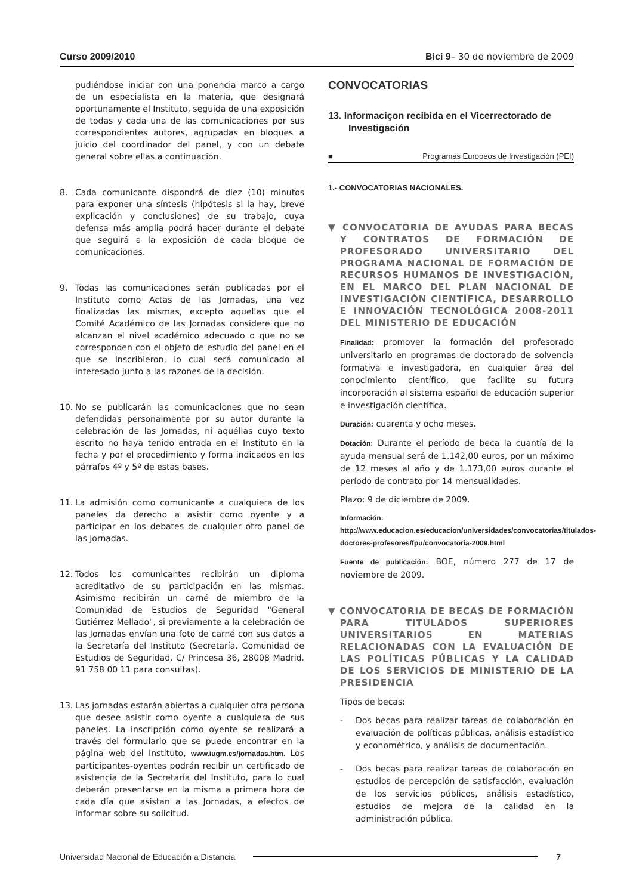Curso 2009/2010 Bici 9– 30 de noviembre de 2009
pudiéndose iniciar con una ponencia marco a cargo de un especialista en la materia, que designará oportunamente el Instituto, seguida de una exposición de todas y cada una de las comunicaciones por sus correspondientes autores, agrupadas en bloques a juicio del coordinador del panel, y con un debate general sobre ellas a continuación.
8. Cada comunicante dispondrá de diez (10) minutos para exponer una síntesis (hipótesis si la hay, breve explicación y conclusiones) de su trabajo, cuya defensa más amplia podrá hacer durante el debate que seguirá a la exposición de cada bloque de comunicaciones.
9. Todas las comunicaciones serán publicadas por el Instituto como Actas de las Jornadas, una vez finalizadas las mismas, excepto aquellas que el Comité Académico de las Jornadas considere que no alcanzan el nivel académico adecuado o que no se corresponden con el objeto de estudio del panel en el que se inscribieron, lo cual será comunicado al interesado junto a las razones de la decisión.
10. No se publicarán las comunicaciones que no sean defendidas personalmente por su autor durante la celebración de las Jornadas, ni aquéllas cuyo texto escrito no haya tenido entrada en el Instituto en la fecha y por el procedimiento y forma indicados en los párrafos 4º y 5º de estas bases.
11. La admisión como comunicante a cualquiera de los paneles da derecho a asistir como oyente y a participar en los debates de cualquier otro panel de las Jornadas.
12. Todos los comunicantes recibirán un diploma acreditativo de su participación en las mismas. Asimismo recibirán un carné de miembro de la Comunidad de Estudios de Seguridad "General Gutiérrez Mellado", si previamente a la celebración de las Jornadas envían una foto de carné con sus datos a la Secretaría del Instituto (Secretaría. Comunidad de Estudios de Seguridad. C/ Princesa 36, 28008 Madrid. 91 758 00 11 para consultas).
13. Las jornadas estarán abiertas a cualquier otra persona que desee asistir como oyente a cualquiera de sus paneles. La inscripción como oyente se realizará a través del formulario que se puede encontrar en la página web del Instituto, www.iugm.es/jornadas.htm. Los participantes-oyentes podrán recibir un certificado de asistencia de la Secretaría del Instituto, para lo cual deberán presentarse en la misma a primera hora de cada día que asistan a las Jornadas, a efectos de informar sobre su solicitud.
CONVOCATORIAS
13. Informaciçon recibida en el Vicerrectorado de Investigación
■ Programas Europeos de Investigación (PEI)
1.- CONVOCATORIAS NACIONALES.
▼ CONVOCATORIA DE AYUDAS PARA BECAS Y CONTRATOS DE FORMACIÓN DE PROFESORADO UNIVERSITARIO DEL PROGRAMA NACIONAL DE FORMACIÓN DE RECURSOS HUMANOS DE INVESTIGACIÓN, EN EL MARCO DEL PLAN NACIONAL DE INVESTIGACIÓN CIENTÍFICA, DESARROLLO E INNOVACIÓN TECNOLÓGICA 2008-2011 DEL MINISTERIO DE EDUCACIÓN
Finalidad: promover la formación del profesorado universitario en programas de doctorado de solvencia formativa e investigadora, en cualquier área del conocimiento científico, que facilite su futura incorporación al sistema español de educación superior e investigación científica.
Duración: cuarenta y ocho meses.
Dotación: Durante el período de beca la cuantía de la ayuda mensual será de 1.142,00 euros, por un máximo de 12 meses al año y de 1.173,00 euros durante el período de contrato por 14 mensualidades.
Plazo: 9 de diciembre de 2009.
Información: http://www.educacion.es/educacion/universidades/convocatorias/titulados-doctores-profesores/fpu/convocatoria-2009.html
Fuente de publicación: BOE, número 277 de 17 de noviembre de 2009.
▼ CONVOCATORIA DE BECAS DE FORMACIÓN PARA TITULADOS SUPERIORES UNIVERSITARIOS EN MATERIAS RELACIONADAS CON LA EVALUACIÓN DE LAS POLÍTICAS PÚBLICAS Y LA CALIDAD DE LOS SERVICIOS DE MINISTERIO DE LA PRESIDENCIA
Tipos de becas:
- Dos becas para realizar tareas de colaboración en evaluación de políticas públicas, análisis estadístico y econométrico, y análisis de documentación.
- Dos becas para realizar tareas de colaboración en estudios de percepción de satisfacción, evaluación de los servicios públicos, análisis estadístico, estudios de mejora de la calidad en la administración pública.
Universidad Nacional de Educación a Distancia 7